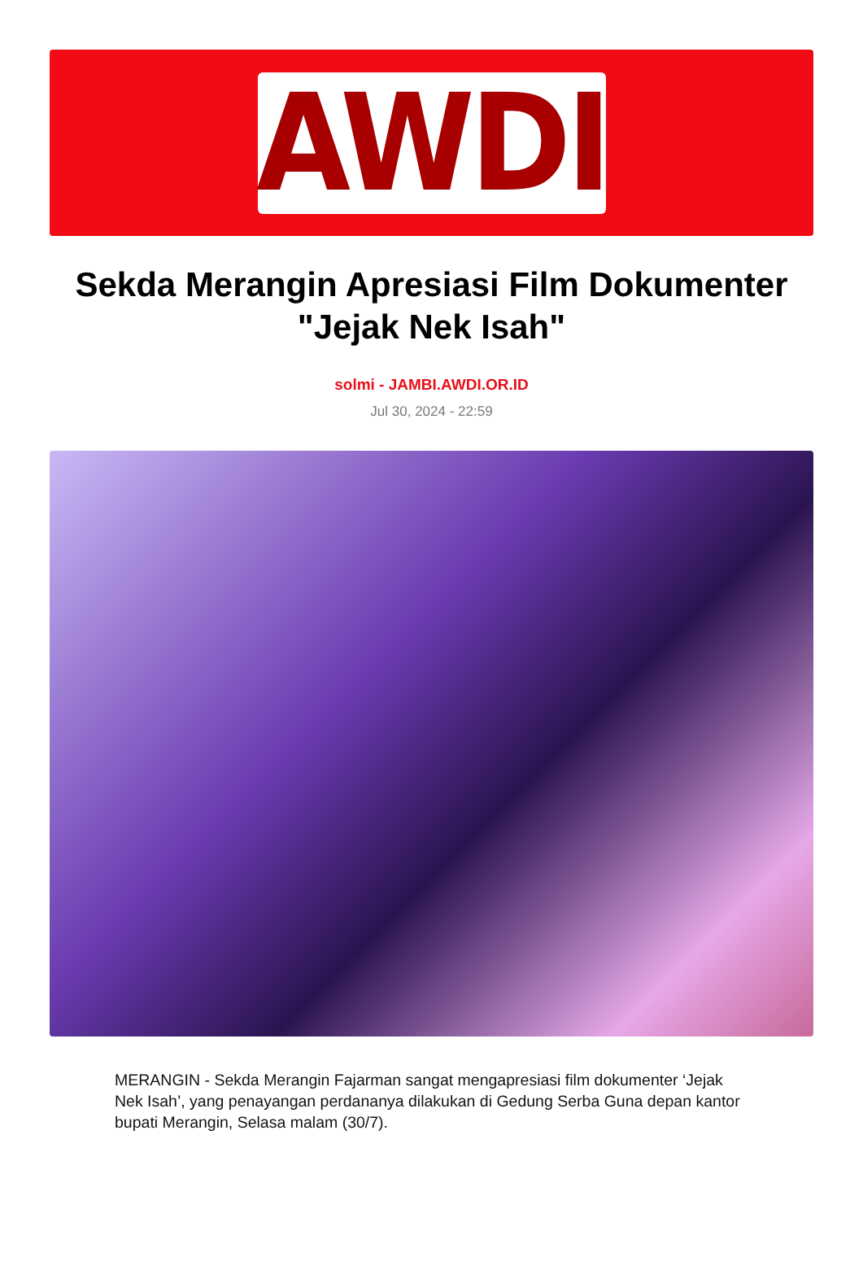AWDI
Sekda Merangin Apresiasi Film Dokumenter "Jejak Nek Isah"
solmi - JAMBI.AWDI.OR.ID
Jul 30, 2024 - 22:59
MERANGIN - Sekda Merangin Fajarman sangat mengapresiasi film dokumenter ‘Jejak Nek Isah’, yang penayangan perdananya dilakukan di Gedung Serba Guna depan kantor bupati Merangin, Selasa malam (30/7).